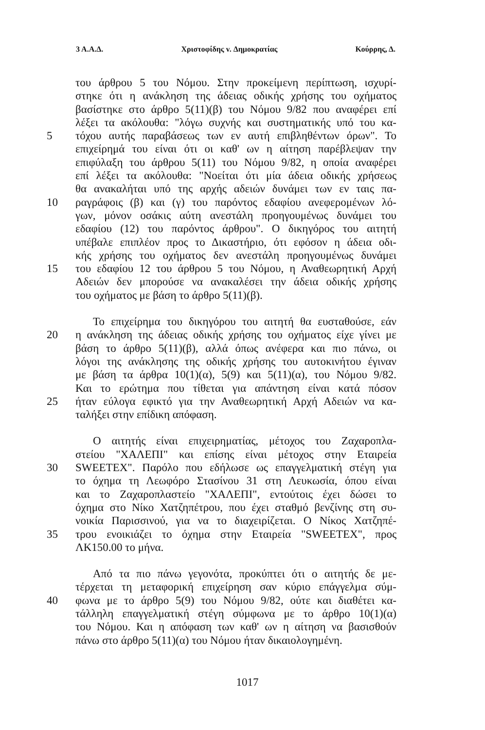3 Α.Α.Δ. Χριστοφίδης v. Δημοκρατίας Κούρρης, Δ.
του άρθρου 5 του Νόμου. Στην προκείμενη περίπτωση, ισχυρί-
στηκε ότι η ανάκληση της άδειας οδικής χρήσης του οχήματος
βασίστηκε στο άρθρο 5(11)(β) του Νόμου 9/82 που αναφέρει επί
λέξει τα ακόλουθα: "λόγω συχνής και συστηματικής υπό του κα-
5 τόχου αυτής παραβάσεως των εν αυτή επιβληθέντων όρων". Το
επιχείρημά του είναι ότι οι καθ' ων η αίτηση παρέβλεψαν την
επιφύλαξη του άρθρου 5(11) του Νόμου 9/82, η οποία αναφέρει
επί λέξει τα ακόλουθα: "Νοείται ότι μία άδεια οδικής χρήσεως
θα ανακαλήται υπό της αρχής αδειών δυνάμει των εν ταις πα-
10 ραγράφοις (β) και (γ) του παρόντος εδαφίου ανεφερομένων λό-
γων, μόνον οσάκις αύτη ανεστάλη προηγουμένως δυνάμει του
εδαφίου (12) του παρόντος άρθρου". Ο δικηγόρος του αιτητή
υπέβαλε επιπλέον προς το Δικαστήριο, ότι εφόσον η άδεια οδι-
κής χρήσης του οχήματος δεν ανεστάλη προηγουμένως δυνάμει
15 του εδαφίου 12 του άρθρου 5 του Νόμου, η Αναθεωρητική Αρχή
Αδειών δεν μπορούσε να ανακαλέσει την άδεια οδικής χρήσης
του οχήματος με βάση το άρθρο 5(11)(β).
Το επιχείρημα του δικηγόρου του αιτητή θα ευσταθούσε, εάν
20 η ανάκληση της άδειας οδικής χρήσης του οχήματος είχε γίνει με
βάση το άρθρο 5(11)(β), αλλά όπως ανέφερα και πιο πάνω, οι
λόγοι της ανάκλησης της οδικής χρήσης του αυτοκινήτου έγιναν
με βάση τα άρθρα 10(1)(α), 5(9) και 5(11)(α), του Νόμου 9/82.
Και το ερώτημα που τίθεται για απάντηση είναι κατά πόσον
25 ήταν εύλογα εφικτό για την Αναθεωρητική Αρχή Αδειών να κα-
ταλήξει στην επίδικη απόφαση.
Ο αιτητής είναι επιχειρηματίας, μέτοχος του Ζαχαροπλα-
στείου "ΧΑΛΕΠΙ" και επίσης είναι μέτοχος στην Εταιρεία
30 SWEETEX". Παρόλο που εδήλωσε ως επαγγελματική στέγη για
το όχημα τη Λεωφόρο Στασίνου 31 στη Λευκωσία, όπου είναι
και το Ζαχαροπλαστείο "ΧΑΛΕΠΙ", εντούτοις έχει δώσει το
όχημα στο Νίκο Χατζηπέτρου, που έχει σταθμό βενζίνης στη συ-
νοικία Παρισσινού, για να το διαχειρίζεται. Ο Νίκος Χατζηπέ-
35 τρου ενοικιάζει το όχημα στην Εταιρεία "SWEETEX", προς
ΛΚ150.00 το μήνα.
Από τα πιο πάνω γεγονότα, προκύπτει ότι ο αιτητής δε με-
τέρχεται τη μεταφορική επιχείρηση σαν κύριο επάγγελμα σύμ-
40 φωνα με το άρθρο 5(9) του Νόμου 9/82, ούτε και διαθέτει κα-
τάλληλη επαγγελματική στέγη σύμφωνα με το άρθρο 10(1)(α)
του Νόμου. Και η απόφαση των καθ' ων η αίτηση να βασισθούν
πάνω στο άρθρο 5(11)(α) του Νόμου ήταν δικαιολογημένη.
1017